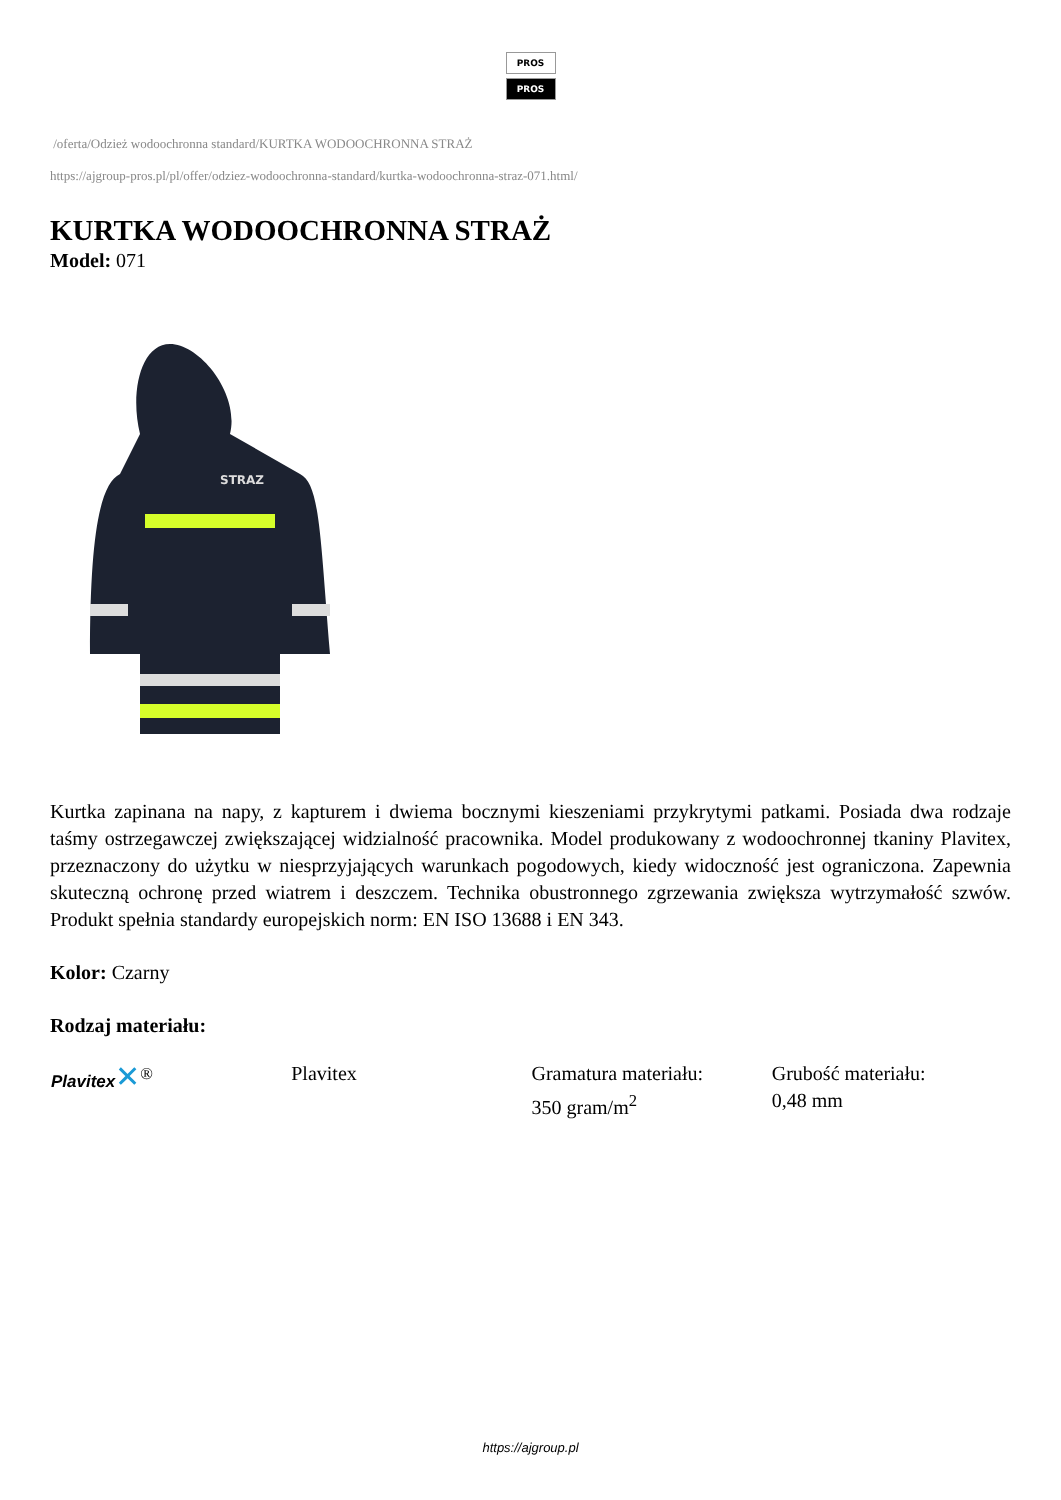PROS
PROS
/oferta/Odzież wodoochronna standard/KURTKA WODOOCHRONNA STRAŻ
https://ajgroup-pros.pl/pl/offer/odziez-wodoochronna-standard/kurtka-wodoochronna-straz-071.html/
KURTKA WODOOCHRONNA STRAŻ
Model: 071
STRAZ
Kurtka zapinana na napy, z kapturem i dwiema bocznymi kieszeniami przykrytymi patkami. Posiada dwa rodzaje taśmy ostrzegawczej zwiększającej widzialność pracownika. Model produkowany z wodoochronnej tkaniny Plavitex, przeznaczony do użytku w niesprzyjających warunkach pogodowych, kiedy widoczność jest ograniczona. Zapewnia skuteczną ochronę przed wiatrem i deszczem. Technika obustronnego zgrzewania zwiększa wytrzymałość szwów. Produkt spełnia standardy europejskich norm: EN ISO 13688 i EN 343.
Kolor: Czarny
Rodzaj materiału:
| Plavitex ✕<sup>®</sup> | Plavitex | Gramatura materiału: 350 gram/m<sup>2</sup> | Grubość materiału: 0,48 mm |
https://ajgroup.pl